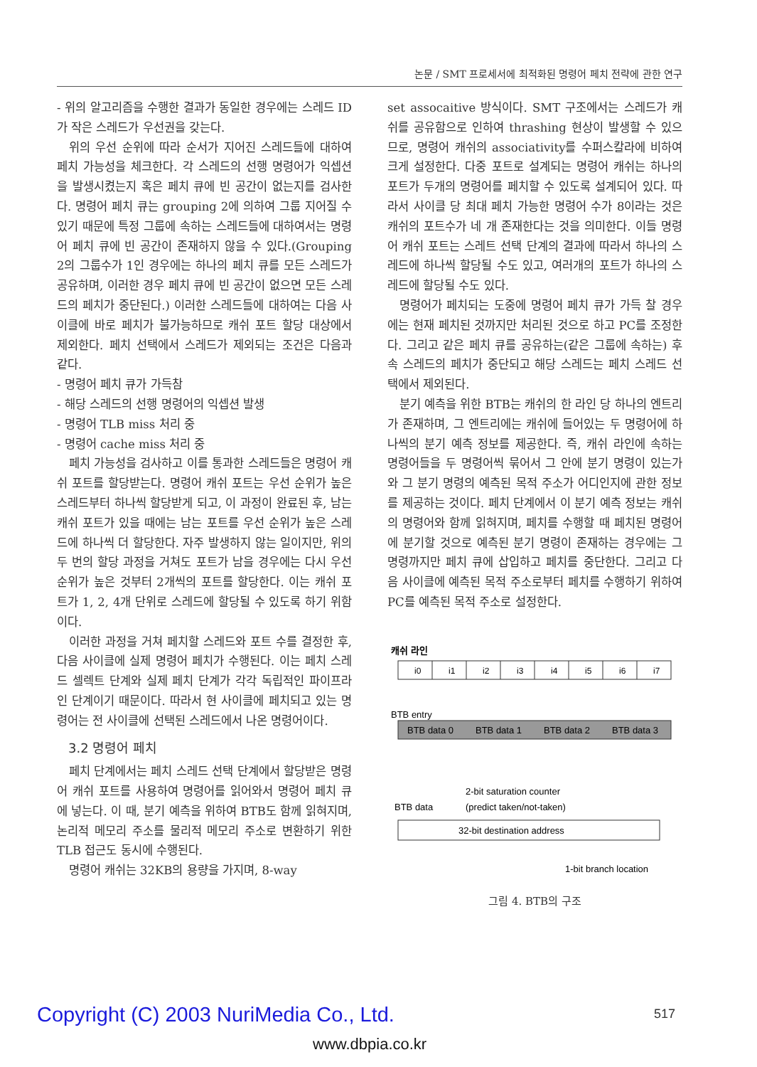논문 / SMT 프로세서에 최적화된 명령어 페치 전략에 관한 연구
- 위의 알고리즘을 수행한 결과가 동일한 경우에는 스레드 ID가 작은 스레드가 우선권을 갖는다.
위의 우선 순위에 따라 순서가 지어진 스레드들에 대하여 페치 가능성을 체크한다. 각 스레드의 선행 명령어가 익셉션을 발생시켰는지 혹은 페치 큐에 빈 공간이 없는지를 검사한다. 명령어 페치 큐는 grouping 2에 의하여 그룹 지어질 수 있기 때문에 특정 그룹에 속하는 스레드들에 대하여서는 명령어 페치 큐에 빈 공간이 존재하지 않을 수 있다.(Grouping 2의 그룹수가 1인 경우에는 하나의 페치 큐를 모든 스레드가 공유하며, 이러한 경우 페치 큐에 빈 공간이 없으면 모든 스레드의 페치가 중단된다.) 이러한 스레드들에 대하여는 다음 사이클에 바로 페치가 불가능하므로 캐쉬 포트 할당 대상에서 제외한다. 페치 선택에서 스레드가 제외되는 조건은 다음과 같다.
- 명령어 페치 큐가 가득참
- 해당 스레드의 선행 명령어의 익셉션 발생
- 명령어 TLB miss 처리 중
- 명령어 cache miss 처리 중
페치 가능성을 검사하고 이를 통과한 스레드들은 명령어 캐쉬 포트를 할당받는다. 명령어 캐쉬 포트는 우선 순위가 높은 스레드부터 하나씩 할당받게 되고, 이 과정이 완료된 후, 남는 캐쉬 포트가 있을 때에는 남는 포트를 우선 순위가 높은 스레드에 하나씩 더 할당한다. 자주 발생하지 않는 일이지만, 위의 두 번의 할당 과정을 거쳐도 포트가 남을 경우에는 다시 우선 순위가 높은 것부터 2개씩의 포트를 할당한다. 이는 캐쉬 포트가 1, 2, 4개 단위로 스레드에 할당될 수 있도록 하기 위함이다.
이러한 과정을 거쳐 페치할 스레드와 포트 수를 결정한 후, 다음 사이클에 실제 명령어 페치가 수행된다. 이는 페치 스레드 셀렉트 단계와 실제 페치 단계가 각각 독립적인 파이프라인 단계이기 때문이다. 따라서 현 사이클에 페치되고 있는 명령어는 전 사이클에 선택된 스레드에서 나온 명령어이다.
3.2 명령어 페치
페치 단계에서는 페치 스레드 선택 단계에서 할당받은 명령어 캐쉬 포트를 사용하여 명령어를 읽어와서 명령어 페치 큐에 넣는다. 이 때, 분기 예측을 위하여 BTB도 함께 읽혀지며, 논리적 메모리 주소를 물리적 메모리 주소로 변환하기 위한 TLB 접근도 동시에 수행된다.
명령어 캐쉬는 32KB의 용량을 가지며, 8-way
set assocaitive 방식이다. SMT 구조에서는 스레드가 캐쉬를 공유함으로 인하여 thrashing 현상이 발생할 수 있으므로, 명령어 캐쉬의 associativity를 수퍼스칼라에 비하여 크게 설정한다. 다중 포트로 설계되는 명령어 캐쉬는 하나의 포트가 두개의 명령어를 페치할 수 있도록 설계되어 있다. 따라서 사이클 당 최대 페치 가능한 명령어 수가 8이라는 것은 캐쉬의 포트수가 네 개 존재한다는 것을 의미한다. 이들 명령어 캐쉬 포트는 스레트 선택 단계의 결과에 따라서 하나의 스레드에 하나씩 할당될 수도 있고, 여러개의 포트가 하나의 스레드에 할당될 수도 있다.
명령어가 페치되는 도중에 명령어 페치 큐가 가득 찰 경우에는 현재 페치된 것까지만 처리된 것으로 하고 PC를 조정한다. 그리고 같은 페치 큐를 공유하는(같은 그룹에 속하는) 후속 스레드의 페치가 중단되고 해당 스레드는 페치 스레드 선택에서 제외된다.
분기 예측을 위한 BTB는 캐쉬의 한 라인 당 하나의 엔트리가 존재하며, 그 엔트리에는 캐쉬에 들어있는 두 명령어에 하나씩의 분기 예측 정보를 제공한다. 즉, 캐쉬 라인에 속하는 명령어들을 두 명령어씩 묶어서 그 안에 분기 명령이 있는가와 그 분기 명령의 예측된 목적 주소가 어디인지에 관한 정보를 제공하는 것이다. 페치 단계에서 이 분기 예측 정보는 캐쉬의 명령어와 함께 읽혀지며, 페치를 수행할 때 페치된 명령어에 분기할 것으로 예측된 분기 명령이 존재하는 경우에는 그 명령까지만 페치 큐에 삽입하고 페치를 중단한다. 그리고 다음 사이클에 예측된 목적 주소로부터 페치를 수행하기 위하여 PC를 예측된 목적 주소로 설정한다.
캐쉬 라인
i0
i1
i2
i3
i4
i5
i6
i7
BTB entry
BTB data 0
BTB data 1
BTB data 2
BTB data 3
2-bit saturation counter
BTB data
(predict taken/not-taken)
32-bit destination address
1-bit branch location
그림 4. BTB의 구조
517
Copyright (C) 2003 NuriMedia Co., Ltd.
www.dbpia.co.kr